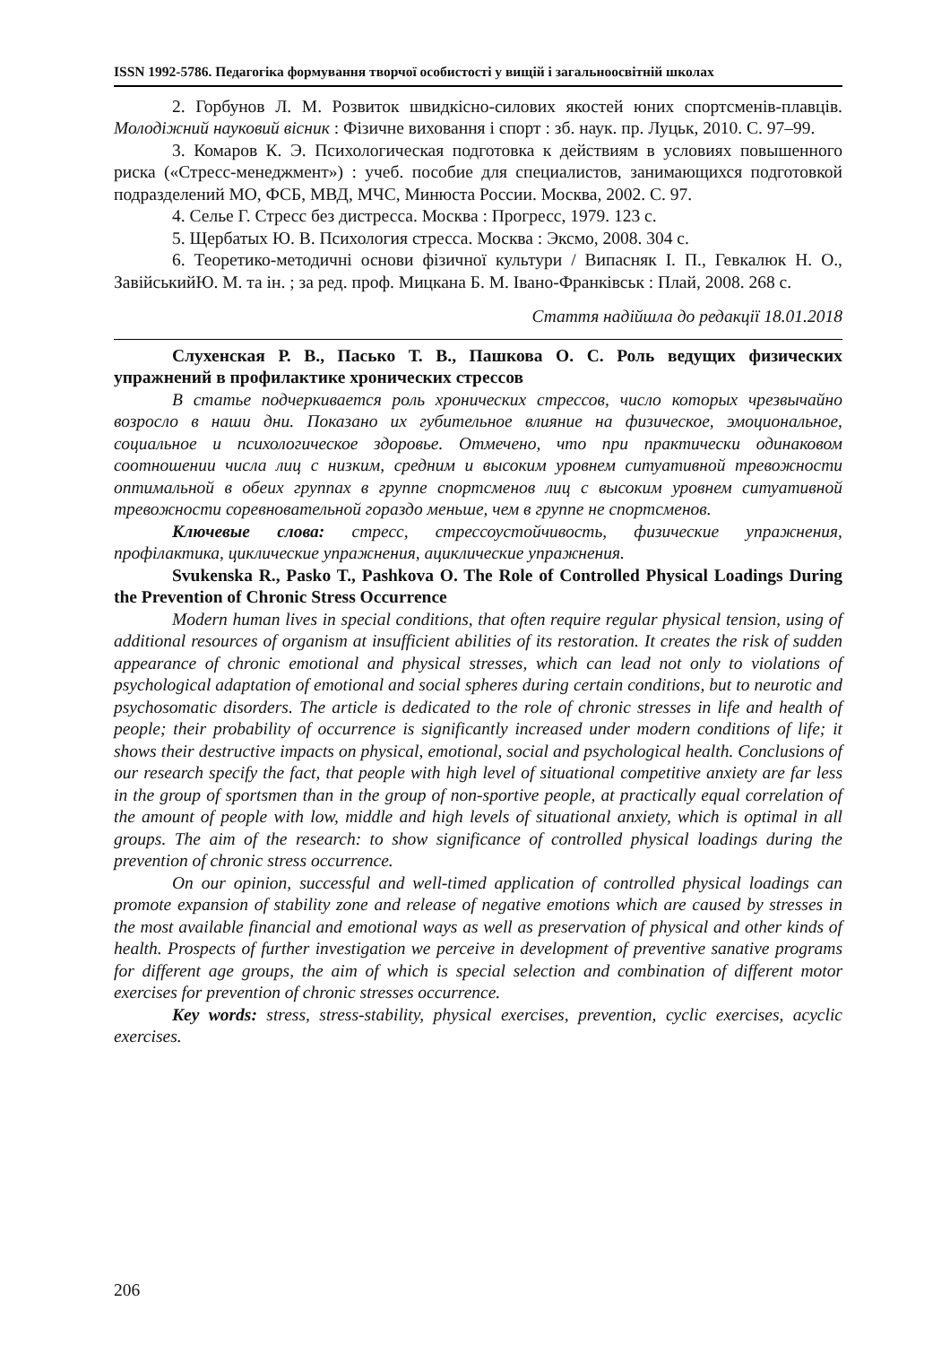ISSN 1992-5786. Педагогіка формування творчої особистості у вищій і загальноосвітній школах
2. Горбунов Л. М. Розвиток швидкісно-силових якостей юних спортсменів-плавців. Молодіжний науковий вісник : Фізичне виховання і спорт : зб. наук. пр. Луцьк, 2010. С. 97–99.
3. Комаров К. Э. Психологическая подготовка к действиям в условиях повышенного риска («Стресс-менеджмент») : учеб. пособие для специалистов, занимающихся подготовкой подразделений МО, ФСБ, МВД, МЧС, Минюста России. Москва, 2002. С. 97.
4. Селье Г. Стресс без дистресса. Москва : Прогресс, 1979. 123 с.
5. Щербатых Ю. В. Психология стресса. Москва : Эксмо, 2008. 304 с.
6. Теоретико-методичні основи фізичної культури / Випасняк І. П., Гевкалюк Н. О., ЗавійськийЮ. М. та ін. ; за ред. проф. Мицкана Б. М. Івано-Франківськ : Плай, 2008. 268 с.
Стаття надійшла до редакції 18.01.2018
Слухенская Р. В., Пасько Т. В., Пашкова О. С. Роль ведущих физических упражнений в профилактике хронических стрессов
В статье подчеркивается роль хронических стрессов, число которых чрезвычайно возросло в наши дни. Показано их губительное влияние на физическое, эмоциональное, социальное и психологическое здоровье. Отмечено, что при практически одинаковом соотношении числа лиц с низким, средним и высоким уровнем ситуативной тревожности оптимальной в обеих группах в группе спортсменов лиц с высоким уровнем ситуативной тревожности соревновательной гораздо меньше, чем в группе не спортсменов.
Ключевые слова: стресс, стрессоустойчивость, физические упражнения, профілактика, циклические упражнения, ациклические упражнения.
Svukenska R., Pasko T., Pashkova O. The Role of Controlled Physical Loadings During the Prevention of Chronic Stress Occurrence
Modern human lives in special conditions, that often require regular physical tension, using of additional resources of organism at insufficient abilities of its restoration. It creates the risk of sudden appearance of chronic emotional and physical stresses, which can lead not only to violations of psychological adaptation of emotional and social spheres during certain conditions, but to neurotic and psychosomatic disorders. The article is dedicated to the role of chronic stresses in life and health of people; their probability of occurrence is significantly increased under modern conditions of life; it shows their destructive impacts on physical, emotional, social and psychological health. Conclusions of our research specify the fact, that people with high level of situational competitive anxiety are far less in the group of sportsmen than in the group of non-sportive people, at practically equal correlation of the amount of people with low, middle and high levels of situational anxiety, which is optimal in all groups. The aim of the research: to show significance of controlled physical loadings during the prevention of chronic stress occurrence.
On our opinion, successful and well-timed application of controlled physical loadings can promote expansion of stability zone and release of negative emotions which are caused by stresses in the most available financial and emotional ways as well as preservation of physical and other kinds of health. Prospects of further investigation we perceive in development of preventive sanative programs for different age groups, the aim of which is special selection and combination of different motor exercises for prevention of chronic stresses occurrence.
Key words: stress, stress-stability, physical exercises, prevention, cyclic exercises, acyclic exercises.
206